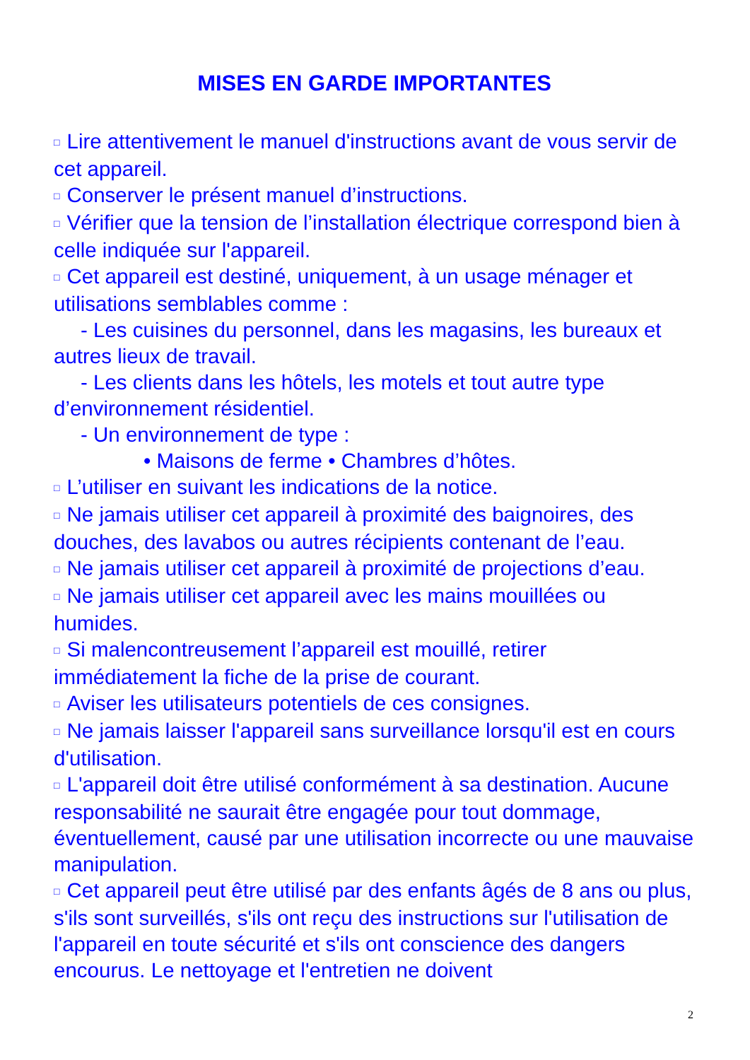MISES EN GARDE IMPORTANTES
□ Lire attentivement le manuel d'instructions avant de vous servir de cet appareil.
□ Conserver le présent manuel d’instructions.
□ Vérifier que la tension de l’installation électrique correspond bien à celle indiquée sur l'appareil.
□ Cet appareil est destiné, uniquement, à un usage ménager et utilisations semblables comme :
- Les cuisines du personnel, dans les magasins, les bureaux et autres lieux de travail.
- Les clients dans les hôtels, les motels et tout autre type d’environnement résidentiel.
- Un environnement de type :
• Maisons de ferme • Chambres d’hôtes.
□ L’utiliser en suivant les indications de la notice.
□ Ne jamais utiliser cet appareil à proximité des baignoires, des douches, des lavabos ou autres récipients contenant de l’eau.
□ Ne jamais utiliser cet appareil à proximité de projections d’eau.
□ Ne jamais utiliser cet appareil avec les mains mouillées ou humides.
□ Si malencontreusement l’appareil est mouillé, retirer immédiatement la fiche de la prise de courant.
□ Aviser les utilisateurs potentiels de ces consignes.
□ Ne jamais laisser l'appareil sans surveillance lorsqu'il est en cours d'utilisation.
□ L'appareil doit être utilisé conformément à sa destination. Aucune responsabilité ne saurait être engagée pour tout dommage, éventuellement, causé par une utilisation incorrecte ou une mauvaise manipulation.
□ Cet appareil peut être utilisé par des enfants âgés de 8 ans ou plus, s'ils sont surveillés, s'ils ont reçu des instructions sur l'utilisation de l'appareil en toute sécurité et s'ils ont conscience des dangers encourus. Le nettoyage et l'entretien ne doivent
2